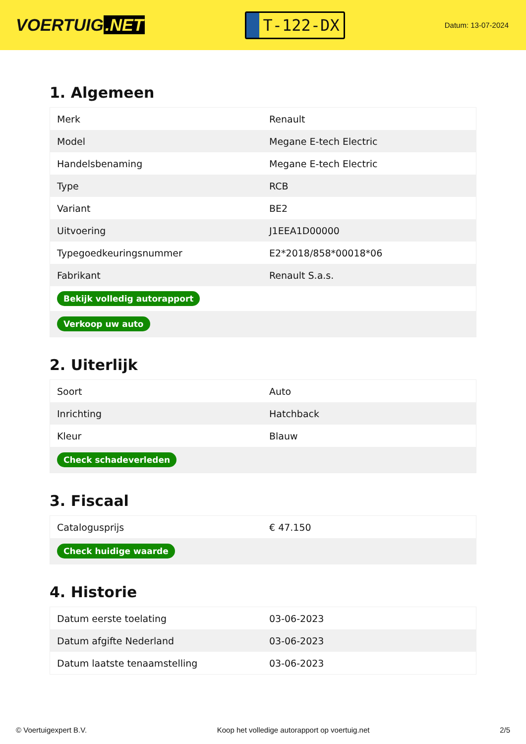VOERTUIG.NET
T-122-DX
Datum: 13-07-2024
1. Algemeen
| Merk | Renault |
| Model | Megane E-tech Electric |
| Handelsbenaming | Megane E-tech Electric |
| Type | RCB |
| Variant | BE2 |
| Uitvoering | J1EEA1D00000 |
| Typegoedkeuringsnummer | E2*2018/858*00018*06 |
| Fabrikant | Renault S.a.s. |
| Bekijk volledig autorapport | |
| Verkoop uw auto | |
2. Uiterlijk
| Soort | Auto |
| Inrichting | Hatchback |
| Kleur | Blauw |
| Check schadeverleden | |
3. Fiscaal
| Catalogusprijs | € 47.150 |
| Check huidige waarde | |
4. Historie
| Datum eerste toelating | 03-06-2023 |
| Datum afgifte Nederland | 03-06-2023 |
| Datum laatste tenaamstelling | 03-06-2023 |
© Voertuigexpert B.V. Koop het volledige autorapport op voertuig.net 2/5